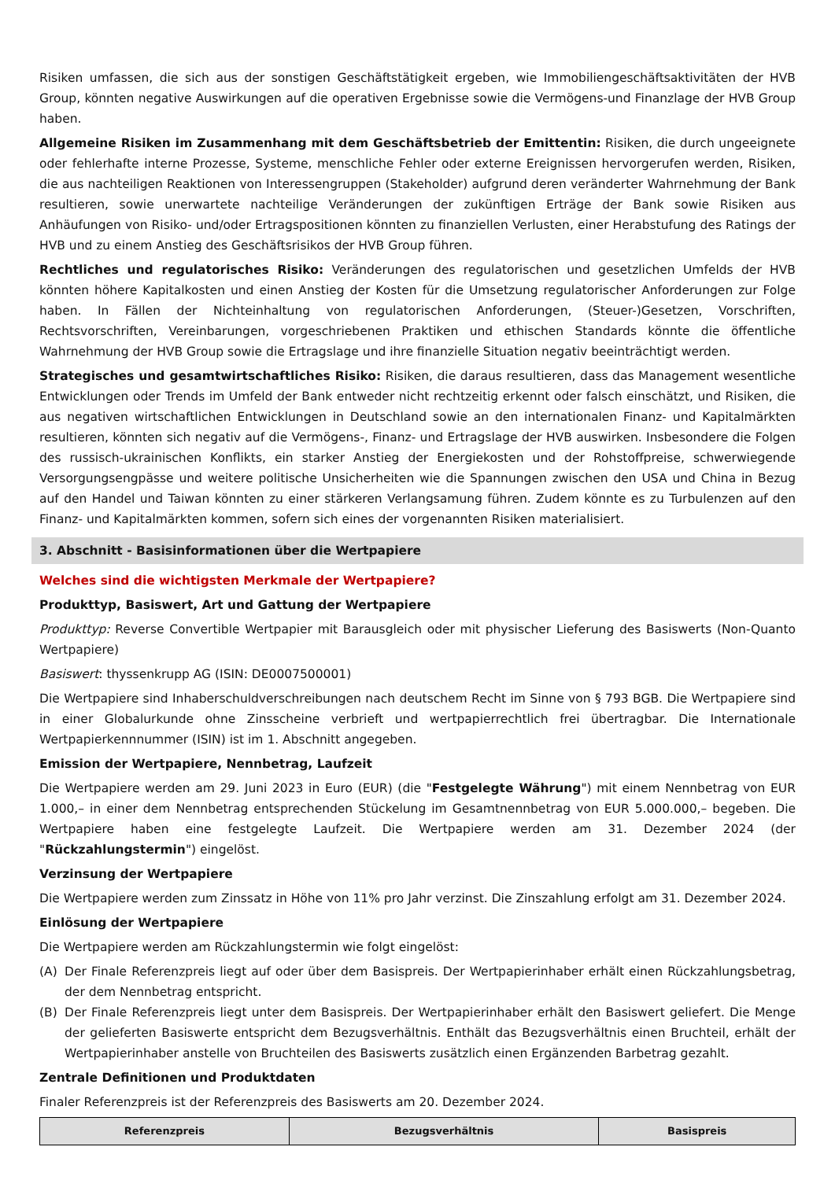Risiken umfassen, die sich aus der sonstigen Geschäftstätigkeit ergeben, wie Immobiliengeschäftsaktivitäten der HVB Group, könnten negative Auswirkungen auf die operativen Ergebnisse sowie die Vermögens-und Finanzlage der HVB Group haben.
Allgemeine Risiken im Zusammenhang mit dem Geschäftsbetrieb der Emittentin: Risiken, die durch ungeeignete oder fehlerhafte interne Prozesse, Systeme, menschliche Fehler oder externe Ereignissen hervorgerufen werden, Risiken, die aus nachteiligen Reaktionen von Interessengruppen (Stakeholder) aufgrund deren veränderter Wahrnehmung der Bank resultieren, sowie unerwartete nachteilige Veränderungen der zukünftigen Erträge der Bank sowie Risiken aus Anhäufungen von Risiko- und/oder Ertragspositionen könnten zu finanziellen Verlusten, einer Herabstufung des Ratings der HVB und zu einem Anstieg des Geschäftsrisikos der HVB Group führen.
Rechtliches und regulatorisches Risiko: Veränderungen des regulatorischen und gesetzlichen Umfelds der HVB könnten höhere Kapitalkosten und einen Anstieg der Kosten für die Umsetzung regulatorischer Anforderungen zur Folge haben. In Fällen der Nichteinhaltung von regulatorischen Anforderungen, (Steuer-)Gesetzen, Vorschriften, Rechtsvorschriften, Vereinbarungen, vorgeschriebenen Praktiken und ethischen Standards könnte die öffentliche Wahrnehmung der HVB Group sowie die Ertragslage und ihre finanzielle Situation negativ beeinträchtigt werden.
Strategisches und gesamtwirtschaftliches Risiko: Risiken, die daraus resultieren, dass das Management wesentliche Entwicklungen oder Trends im Umfeld der Bank entweder nicht rechtzeitig erkennt oder falsch einschätzt, und Risiken, die aus negativen wirtschaftlichen Entwicklungen in Deutschland sowie an den internationalen Finanz- und Kapitalmärkten resultieren, könnten sich negativ auf die Vermögens-, Finanz- und Ertragslage der HVB auswirken. Insbesondere die Folgen des russisch-ukrainischen Konflikts, ein starker Anstieg der Energiekosten und der Rohstoffpreise, schwerwiegende Versorgungsengpässe und weitere politische Unsicherheiten wie die Spannungen zwischen den USA und China in Bezug auf den Handel und Taiwan könnten zu einer stärkeren Verlangsamung führen. Zudem könnte es zu Turbulenzen auf den Finanz- und Kapitalmärkten kommen, sofern sich eines der vorgenannten Risiken materialisiert.
3. Abschnitt - Basisinformationen über die Wertpapiere
Welches sind die wichtigsten Merkmale der Wertpapiere?
Produkttyp, Basiswert, Art und Gattung der Wertpapiere
Produkttyp: Reverse Convertible Wertpapier mit Barausgleich oder mit physischer Lieferung des Basiswerts (Non-Quanto Wertpapiere)
Basiswert: thyssenkrupp AG (ISIN: DE0007500001)
Die Wertpapiere sind Inhaberschuldverschreibungen nach deutschem Recht im Sinne von § 793 BGB. Die Wertpapiere sind in einer Globalurkunde ohne Zinsscheine verbrieft und wertpapierrechtlich frei übertragbar. Die Internationale Wertpapierkennnummer (ISIN) ist im 1. Abschnitt angegeben.
Emission der Wertpapiere, Nennbetrag, Laufzeit
Die Wertpapiere werden am 29. Juni 2023 in Euro (EUR) (die "Festgelegte Währung") mit einem Nennbetrag von EUR 1.000,– in einer dem Nennbetrag entsprechenden Stückelung im Gesamtnennbetrag von EUR 5.000.000,– begeben. Die Wertpapiere haben eine festgelegte Laufzeit. Die Wertpapiere werden am 31. Dezember 2024 (der "Rückzahlungstermin") eingelöst.
Verzinsung der Wertpapiere
Die Wertpapiere werden zum Zinssatz in Höhe von 11% pro Jahr verzinst. Die Zinszahlung erfolgt am 31. Dezember 2024.
Einlösung der Wertpapiere
Die Wertpapiere werden am Rückzahlungstermin wie folgt eingelöst:
(A) Der Finale Referenzpreis liegt auf oder über dem Basispreis. Der Wertpapierinhaber erhält einen Rückzahlungsbetrag, der dem Nennbetrag entspricht.
(B) Der Finale Referenzpreis liegt unter dem Basispreis. Der Wertpapierinhaber erhält den Basiswert geliefert. Die Menge der gelieferten Basiswerte entspricht dem Bezugsverhältnis. Enthält das Bezugsverhältnis einen Bruchteil, erhält der Wertpapierinhaber anstelle von Bruchteilen des Basiswerts zusätzlich einen Ergänzenden Barbetrag gezahlt.
Zentrale Definitionen und Produktdaten
Finaler Referenzpreis ist der Referenzpreis des Basiswerts am 20. Dezember 2024.
| Referenzpreis | Bezugsverhältnis | Basispreis |
| --- | --- | --- |